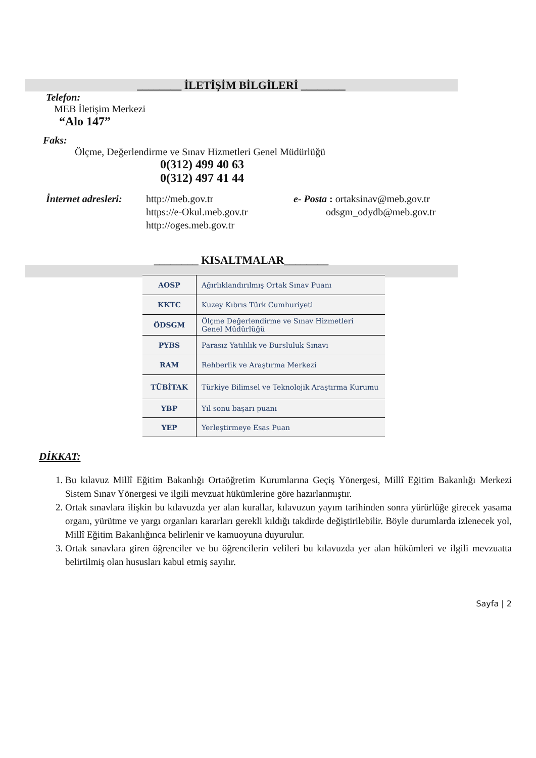________ İLETİŞİM BİLGİLERİ ________
Telefon:
MEB İletişim Merkezi
“Alo 147”
Faks:
Ölçme, Değerlendirme ve Sınav Hizmetleri Genel Müdürlüğü
0(312) 499 40 63
0(312) 497 41 44
İnternet adresleri:
http://meb.gov.tr
https://e-Okul.meb.gov.tr
http://oges.meb.gov.tr
e- Posta : ortaksinav@meb.gov.tr
odsgm_odydb@meb.gov.tr
________ KISALTMALAR________
| AOSP | Ağırlıklandırılmış Ortak Sınav Puanı |
| KKTC | Kuzey Kıbrıs Türk Cumhuriyeti |
| ÖDSGM | Ölçme Değerlendirme ve Sınav Hizmetleri Genel Müdürlüğü |
| PYBS | Parasız Yatılılık ve Bursluluk Sınavı |
| RAM | Rehberlik ve Araştırma Merkezi |
| TÜBİTAK | Türkiye Bilimsel ve Teknolojik Araştırma Kurumu |
| YBP | Yıl sonu başarı puanı |
| YEP | Yerleştirmeye Esas Puan |
DİKKAT:
1. Bu kılavuz Millî Eğitim Bakanlığı Ortaöğretim Kurumlarına Geçiş Yönergesi, Millî Eğitim Bakanlığı Merkezi Sistem Sınav Yönergesi ve ilgili mevzuat hükümlerine göre hazırlanmıştır.
2. Ortak sınavlara ilişkin bu kılavuzda yer alan kurallar, kılavuzun yayım tarihinden sonra yürürlüğe girecek yasama organı, yürütme ve yargı organları kararları gerekli kıldığı takdirde değiştirilebilir. Böyle durumlarda izlenecek yol, Millî Eğitim Bakanlığınca belirlenir ve kamuoyuna duyurulur.
3. Ortak sınavlara giren öğrenciler ve bu öğrencilerin velileri bu kılavuzda yer alan hükümleri ve ilgili mevzuatta belirtilmiş olan hususları kabul etmiş sayılır.
Sayfa | 2